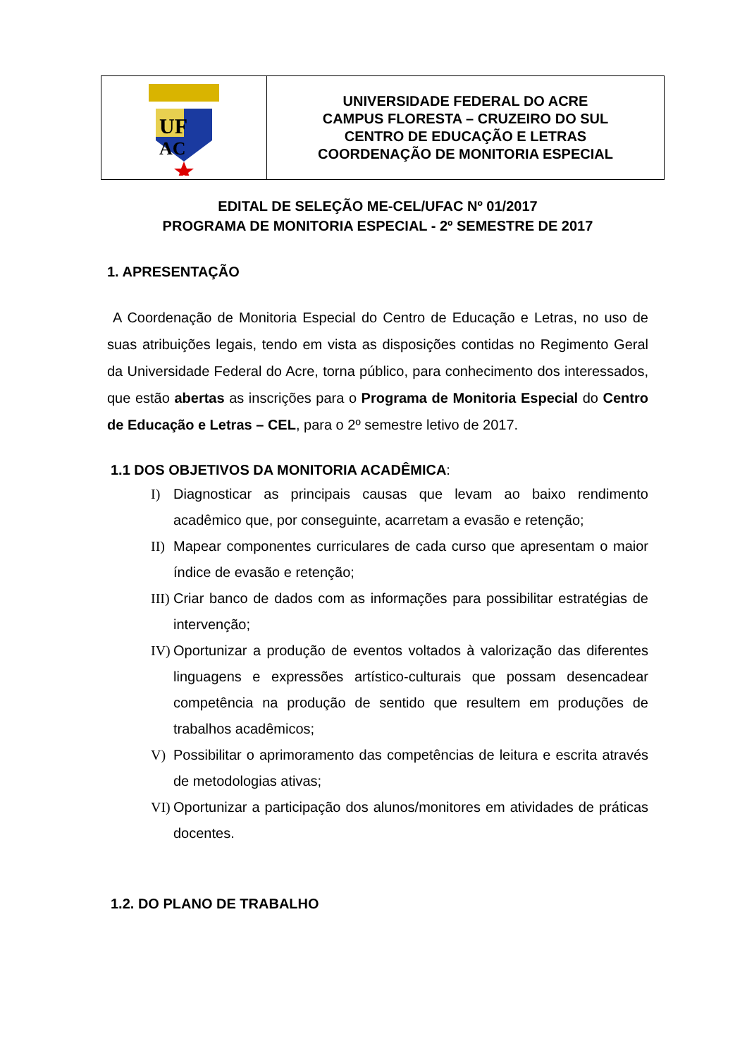| UF AC | UNIVERSIDADE FEDERAL DO ACRE CAMPUS FLORESTA – CRUZEIRO DO SUL CENTRO DE EDUCAÇÃO E LETRAS COORDENAÇÃO DE MONITORIA ESPECIAL |
EDITAL DE SELEÇÃO ME-CEL/UFAC Nº 01/2017
PROGRAMA DE MONITORIA ESPECIAL - 2º SEMESTRE DE 2017
1. APRESENTAÇÃO
A Coordenação de Monitoria Especial do Centro de Educação e Letras, no uso de suas atribuições legais, tendo em vista as disposições contidas no Regimento Geral da Universidade Federal do Acre, torna público, para conhecimento dos interessados, que estão abertas as inscrições para o Programa de Monitoria Especial do Centro de Educação e Letras – CEL, para o 2º semestre letivo de 2017.
1.1 DOS OBJETIVOS DA MONITORIA ACADÊMICA:
I) Diagnosticar as principais causas que levam ao baixo rendimento acadêmico que, por conseguinte, acarretam a evasão e retenção;
II) Mapear componentes curriculares de cada curso que apresentam o maior índice de evasão e retenção;
III) Criar banco de dados com as informações para possibilitar estratégias de intervenção;
IV) Oportunizar a produção de eventos voltados à valorização das diferentes linguagens e expressões artístico-culturais que possam desencadear competência na produção de sentido que resultem em produções de trabalhos acadêmicos;
V) Possibilitar o aprimoramento das competências de leitura e escrita através de metodologias ativas;
VI) Oportunizar a participação dos alunos/monitores em atividades de práticas docentes.
1.2. DO PLANO DE TRABALHO